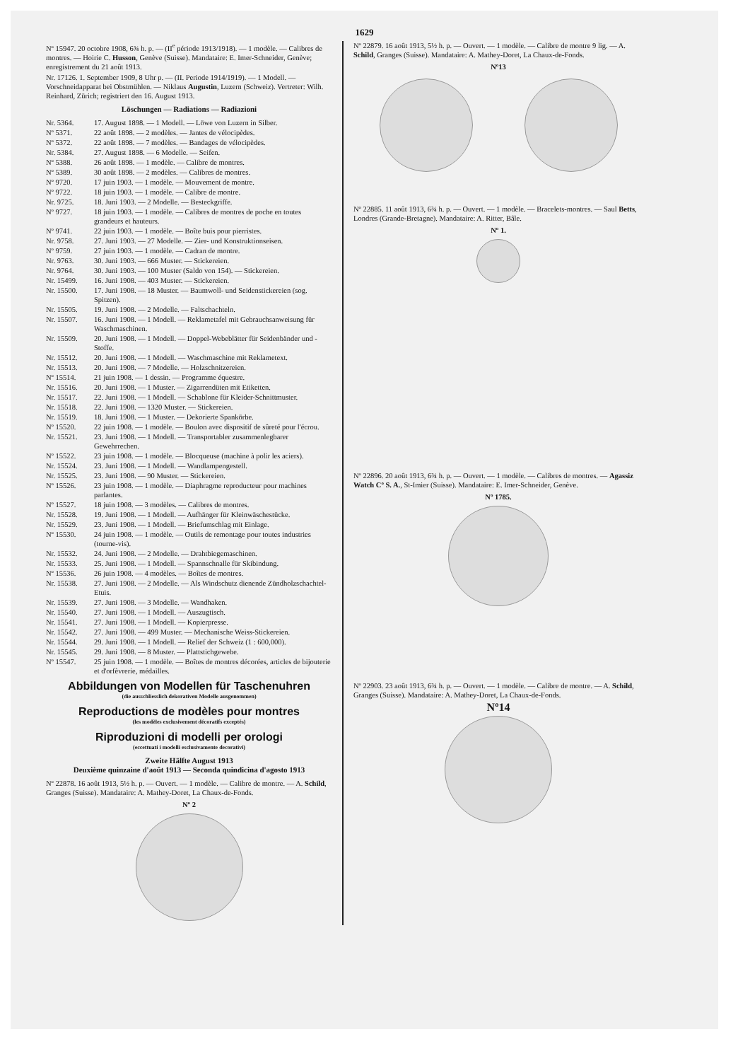1629
Nº 15947. 20 octobre 1908, 6¾ h. p. — (II<sup>e</sup> période 1913/1918). — 1 modèle. — Calibres de montres. — Hoirie C. Husson, Genève (Suisse). Mandataire: E. Imer-Schneider, Genève; enregistrement du 21 août 1913.
Nr. 17126. 1. September 1909, 8 Uhr p. — (II. Periode 1914/1919). — 1 Modell. — Vorschneidapparat bei Obstmühlen. — Niklaus Augustin, Luzern (Schweiz). Vertreter: Wilh. Reinhard, Zürich; registriert den 16. August 1913.
Löschungen — Radiations — Radiazioni
Nr. 5364. 17. August 1898. — 1 Modell. — Löwe von Luzern in Silber.
Nº 5371. 22 août 1898. — 2 modèles. — Jantes de vélocipèdes.
Nº 5372. 22 août 1898. — 7 modèles. — Bandages de vélocipèdes.
Nr. 5384. 27. August 1898. — 6 Modelle. — Seifen.
Nº 5388. 26 août 1898. — 1 modèle. — Calibre de montres.
Nº 5389. 30 août 1898. — 2 modèles. — Calibres de montres.
Nº 9720. 17 juin 1903. — 1 modèle. — Mouvement de montre.
Nº 9722. 18 juin 1903. — 1 modèle. — Calibre de montre.
Nr. 9725. 18. Juni 1903. — 2 Modelle. — Besteckgriffe.
Nº 9727. 18 juin 1903. — 1 modèle. — Calibres de montres de poche en toutes grandeurs et hauteurs.
Nº 9741. 22 juin 1903. — 1 modèle. — Boîte buis pour pierristes.
Nr. 9758. 27. Juni 1903. — 27 Modelle. — Zier- und Konstruktionseisen.
Nº 9759. 27 juin 1903. — 1 modèle. — Cadran de montre.
Nr. 9763. 30. Juni 1903. — 666 Muster. — Stickereien.
Nr. 9764. 30. Juni 1903. — 100 Muster (Saldo von 154). — Stickereien.
Nr. 15499. 16. Juni 1908. — 403 Muster. — Stickereien.
Nr. 15500. 17. Juni 1908. — 18 Muster. — Baumwoll- und Seidenstickereien (sog. Spitzen).
Nr. 15505. 19. Juni 1908. — 2 Modelle. — Faltschachteln.
Nr. 15507. 16. Juni 1908. — 1 Modell. — Reklametafel mit Gebrauchsanweisung für Waschmaschinen.
Nr. 15509. 20. Juni 1908. — 1 Modell. — Doppel-Webeblätter für Seidenbänder und -Stoffe.
Nr. 15512. 20. Juni 1908. — 1 Modell. — Waschmaschine mit Reklametext.
Nr. 15513. 20. Juni 1908. — 7 Modelle. — Holzschnitzereien.
Nº 15514. 21 juin 1908. — 1 dessin. — Programme équestre.
Nr. 15516. 20. Juni 1908. — 1 Muster. — Zigarrendüten mit Etiketten.
Nr. 15517. 22. Juni 1908. — 1 Modell. — Schablone für Kleider-Schnittmuster.
Nr. 15518. 22. Juni 1908. — 1320 Muster. — Stickereien.
Nr. 15519. 18. Juni 1908. — 1 Muster. — Dekorierte Spankörbe.
Nº 15520. 22 juin 1908. — 1 modèle. — Boulon avec dispositif de sûreté pour l'écrou.
Nr. 15521. 23. Juni 1908. — 1 Modell. — Transportabler zusammenlegbarer Gewehrrechen.
Nº 15522. 23 juin 1908. — 1 modèle. — Blocqueuse (machine à polir les aciers).
Nr. 15524. 23. Juni 1908. — 1 Modell. — Wandlampengestell.
Nr. 15525. 23. Juni 1908. — 90 Muster. — Stickereien.
Nº 15526. 23 juin 1908. — 1 modèle. — Diaphragme reproducteur pour machines parlantes.
Nº 15527. 18 juin 1908. — 3 modèles. — Calibres de montres.
Nr. 15528. 19. Juni 1908. — 1 Modell. — Aufhänger für Kleinwäschestücke.
Nr. 15529. 23. Juni 1908. — 1 Modell. — Briefumschlag mit Einlage.
Nº 15530. 24 juin 1908. — 1 modèle. — Outils de remontage pour toutes industries (tourne-vis).
Nr. 15532. 24. Juni 1908. — 2 Modelle. — Drahtbiegemaschinen.
Nr. 15533. 25. Juni 1908. — 1 Modell. — Spannschnalle für Skibindung.
Nº 15536. 26 juin 1908. — 4 modèles. — Boîtes de montres.
Nr. 15538. 27. Juni 1908. — 2 Modelle. — Als Windschutz dienende Zündholzschachtel-Etuis.
Nr. 15539. 27. Juni 1908. — 3 Modelle. — Wandhaken.
Nr. 15540. 27. Juni 1908. — 1 Modell. — Auszugtisch.
Nr. 15541. 27. Juni 1908. — 1 Modell. — Kopierpresse.
Nr. 15542. 27. Juni 1908. — 499 Muster. — Mechanische Weiss-Stickereien.
Nr. 15544. 29. Juni 1908. — 1 Modell. — Relief der Schweiz (1 : 600,000).
Nr. 15545. 29. Juni 1908. — 8 Muster. — Plattstichgewebe.
Nº 15547. 25 juin 1908. — 1 modèle. — Boîtes de montres décorées, articles de bijouterie et d'orfèvrerie, médailles.
Abbildungen von Modellen für Taschenuhren
(die ausschliesslich dekorativen Modelle ausgenommen)
Reproductions de modèles pour montres
(les modèles exclusivement décoratifs exceptés)
Riproduzioni di modelli per orologi
(eccettuati i modelli esclusivamente decorativi)
Zweite Hälfte August 1913
Deuxième quinzaine d'août 1913 — Seconda quindicina d'agosto 1913
Nº 22878. 16 août 1913, 5½ h. p. — Ouvert. — 1 modèle. — Calibre de montre. — A. Schild, Granges (Suisse). Mandataire: A. Mathey-Doret, La Chaux-de-Fonds.
Nº 2
Nº 22879. 16 août 1913, 5½ h. p. — Ouvert. — 1 modèle. — Calibre de montre 9 lig. — A. Schild, Granges (Suisse). Mandataire: A. Mathey-Doret, La Chaux-de-Fonds.
Nº13
Nº 22885. 11 août 1913, 6¾ h. p. — Ouvert. — 1 modèle. — Bracelets-montres. — Saul Betts, Londres (Grande-Bretagne). Mandataire: A. Ritter, Bâle.
Nº 1.
Nº 22896. 20 août 1913, 6¾ h. p. — Ouvert. — 1 modèle. — Calibres de montres. — Agassiz Watch Cº S. A., St-Imier (Suisse). Mandataire: E. Imer-Schneider, Genève.
Nº 1785.
Nº 22903. 23 août 1913, 6¾ h. p. — Ouvert. — 1 modèle. — Calibre de montre. — A. Schild, Granges (Suisse). Mandataire: A. Mathey-Doret, La Chaux-de-Fonds.
Nº14